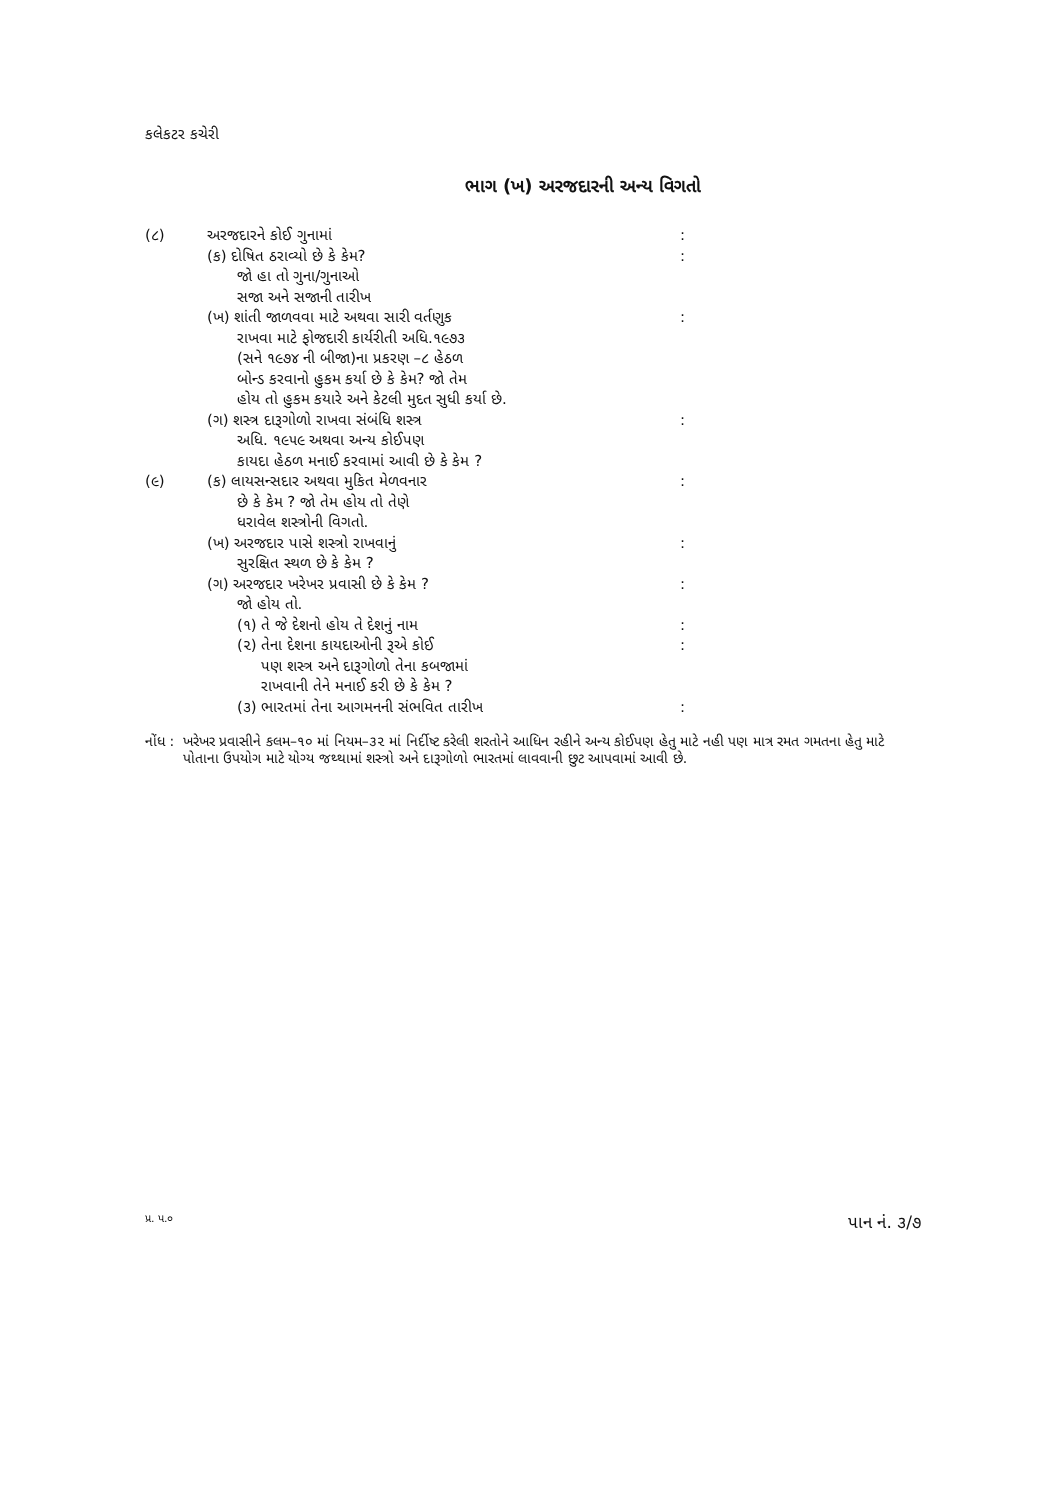કલેકટર કચેરી
ભાગ (ખ) અરજદારની અન્ય વિગતો
| (૮) | અરજદારને કોઈ ગુનામાં | : |
| | (ક) દોષિત ઠરાવ્યો છે કે કેમ? | : |
| | જો હા તો ગુના/ગુનાઓ | |
| | સજા અને સજાની તારીખ | |
| | (ખ) શાંતી જાળવવા માટે અથવા સારી વર્તણુક | : |
| | રાખવા માટે ફોજદારી કાર્યરીતી અધિ.૧૯૭૩ | |
| | (સને ૧૯૭૪ ની બીજા)ના પ્રકરણ –૮ હેઠળ | |
| | બોન્ડ કરવાનો હુકમ કર્યા છે કે કેમ? જો તેમ | |
| | હોય તો હુકમ કયારે અને કેટલી મુદત સુધી કર્યા છે. | |
| | (ગ) શસ્ત્ર દારૂગોળો રાખવા સંબંધિ શસ્ત્ર | : |
| | અધિ. ૧૯૫૯ અથવા અન્ય કોઈપણ | |
| | કાયદા હેઠળ મનાઈ કરવામાં આવી છે કે કેમ ? | |
| (૯) | (ક) લાયસન્સદાર અથવા મુકિત મેળવનાર | : |
| | છે કે કેમ ? જો તેમ હોય તો તેણે | |
| | ધરાવેલ શસ્ત્રોની વિગતો. | |
| | (ખ) અરજદાર પાસે શસ્ત્રો રાખવાનું | : |
| | સુરક્ષિત સ્થળ છે કે કેમ ? | |
| | (ગ) અરજદાર ખરેખર પ્રવાસી છે કે કેમ ? | : |
| | જો હોય તો. | |
| | (૧) તે જે દેશનો હોય તે દેશનું નામ | : |
| | (૨) તેના દેશના કાયદાઓની રૂએ કોઈ | : |
| | પણ શસ્ત્ર અને દારૂગોળો તેના કબજામાં | |
| | રાખવાની તેને મનાઈ કરી છે કે કેમ ? | |
| | (૩) ભારતમાં તેના આગમનની સંભવિત તારીખ | : |
નોંધ : ખરેખર પ્રવાસીને કલમ–૧૦ માં નિયમ–૩૨ માં નિર્દીષ્ટ કરેલી શરતોને આધિન રહીને અન્ય કોઈપણ હેતુ માટે નહી પણ માત્ર રમત ગમતના હેતુ માટે પોતાના ઉપયોગ માટે યોગ્ય જથ્થામાં શસ્ત્રો અને દારૂગોળો ભારતમાં લાવવાની છુટ આપવામાં આવી છે.
પ્ર. પ.૦ પાન નં. ૩/૭